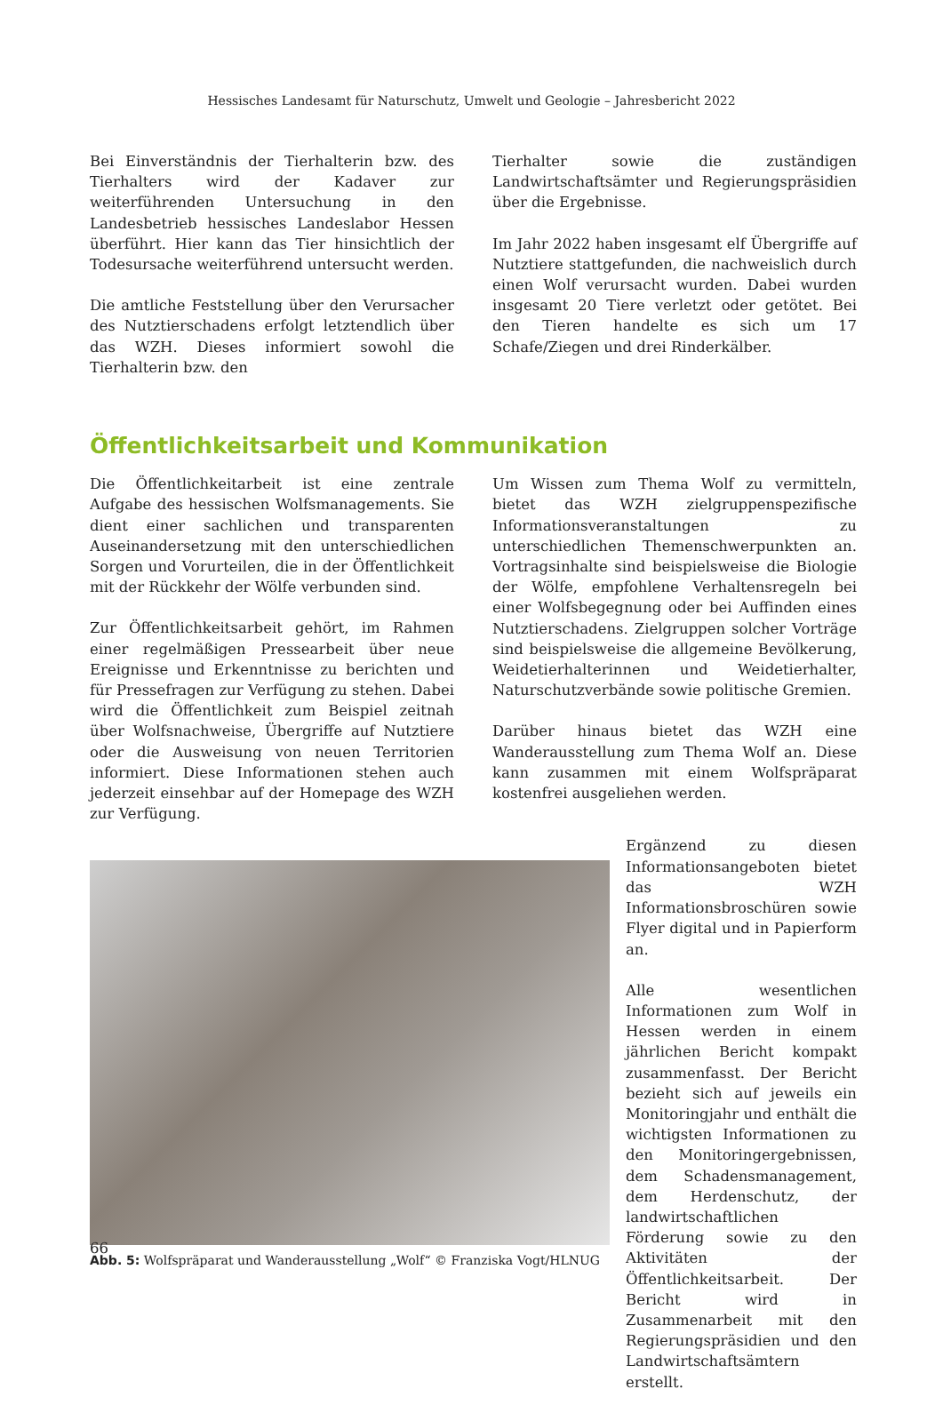Hessisches Landesamt für Naturschutz, Umwelt und Geologie – Jahresbericht 2022
Bei Einverständnis der Tierhalterin bzw. des Tierhalters wird der Kadaver zur weiterführenden Untersuchung in den Landesbetrieb hessisches Landeslabor Hessen überführt. Hier kann das Tier hinsichtlich der Todesursache weiterführend untersucht werden.
Die amtliche Feststellung über den Verursacher des Nutztierschadens erfolgt letztendlich über das WZH. Dieses informiert sowohl die Tierhalterin bzw. den
Tierhalter sowie die zuständigen Landwirtschaftsämter und Regierungspräsidien über die Ergebnisse.
Im Jahr 2022 haben insgesamt elf Übergriffe auf Nutztiere stattgefunden, die nachweislich durch einen Wolf verursacht wurden. Dabei wurden insgesamt 20 Tiere verletzt oder getötet. Bei den Tieren handelte es sich um 17 Schafe/Ziegen und drei Rinderkälber.
Öffentlichkeitsarbeit und Kommunikation
Die Öffentlichkeitarbeit ist eine zentrale Aufgabe des hessischen Wolfsmanagements. Sie dient einer sachlichen und transparenten Auseinandersetzung mit den unterschiedlichen Sorgen und Vorurteilen, die in der Öffentlichkeit mit der Rückkehr der Wölfe verbunden sind.
Zur Öffentlichkeitsarbeit gehört, im Rahmen einer regelmäßigen Pressearbeit über neue Ereignisse und Erkenntnisse zu berichten und für Pressefragen zur Verfügung zu stehen. Dabei wird die Öffentlichkeit zum Beispiel zeitnah über Wolfsnachweise, Übergriffe auf Nutztiere oder die Ausweisung von neuen Territorien informiert. Diese Informationen stehen auch jederzeit einsehbar auf der Homepage des WZH zur Verfügung.
Um Wissen zum Thema Wolf zu vermitteln, bietet das WZH zielgruppenspezifische Informationsveranstaltungen zu unterschiedlichen Themenschwerpunkten an. Vortragsinhalte sind beispielsweise die Biologie der Wölfe, empfohlene Verhaltensregeln bei einer Wolfsbegegnung oder bei Auffinden eines Nutztierschadens. Zielgruppen solcher Vorträge sind beispielsweise die allgemeine Bevölkerung, Weidetierhalterinnen und Weidetierhalter, Naturschutzverbände sowie politische Gremien.
Darüber hinaus bietet das WZH eine Wanderausstellung zum Thema Wolf an. Diese kann zusammen mit einem Wolfspräparat kostenfrei ausgeliehen werden.
Abb. 5: Wolfspräparat und Wanderausstellung „Wolf“ © Franziska Vogt/HLNUG
Ergänzend zu diesen Informationsangeboten bietet das WZH Informationsbroschüren sowie Flyer digital und in Papierform an.
Alle wesentlichen Informationen zum Wolf in Hessen werden in einem jährlichen Bericht kompakt zusammenfasst. Der Bericht bezieht sich auf jeweils ein Monitoringjahr und enthält die wichtigsten Informationen zu den Monitoringergebnissen, dem Schadensmanagement, dem Herdenschutz, der landwirtschaftlichen Förderung sowie zu den Aktivitäten der Öffentlichkeitsarbeit. Der Bericht wird in Zusammenarbeit mit den Regierungspräsidien und den Landwirtschaftsämtern erstellt.
66